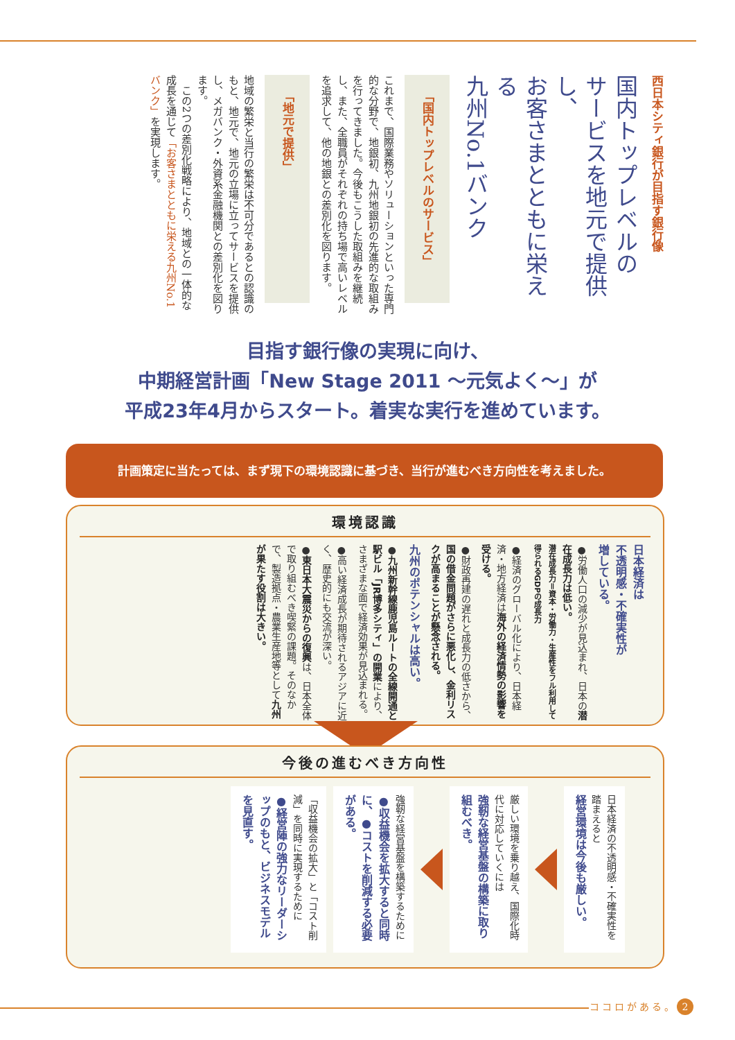西日本シティ銀行が目指す銀行像
国内トップレベルの
サービスを地元で提供し、
お客さまとともに栄える
九州No.1バンク
「国内トップレベルのサービス」
これまで、国際業務やソリューションといった専門的な分野で、地銀初、九州地銀初の先進的な取組みを行ってきました。今後もこうした取組みを継続し、また、全職員がそれぞれの持ち場で高いレベルを追求して、他の地銀との差別化を図ります。
「地元で提供」
地域の繁栄と当行の繁栄は不可分であるとの認識のもと、地元で、地元の立場に立ってサービスを提供し、メガバンク・外資系金融機関との差別化を図ります。
　この2つの差別化戦略により、地域との一体的な成長を通じて「お客さまとともに栄える九州No.1バンク」を実現します。
目指す銀行像の実現に向け、
中期経営計画「New Stage 2011 ～元気よく～」が
平成23年4月からスタート。着実な実行を進めています。
計画策定に当たっては、まず現下の環境認識に基づき、当行が進むべき方向性を考えました。
環境認識
日本経済は
不透明感・不確実性が
増している。
●労働人口の減少が見込まれ、日本の潜在成長力は低い。
潜在成長力＝資本・労働力・生産性をフル利用して得られるGDPの成長力
●経済のグローバル化により、日本経済・地方経済は海外の経済情勢の影響を受ける。
●財政再建の遅れと成長力の低さから、国の借金問題がさらに悪化し、金利リスクが高まることが懸念される。
九州のポテンシャルは高い。
●九州新幹線鹿児島ルートの全線開通と駅ビル「JR博多シティ」の開業により、さまざまな面で経済効果が見込まれる。
●高い経済成長が期待されるアジアに近く、歴史的にも交流が深い。
●東日本大震災からの復興は、日本全体で取り組むべき喫緊の課題。そのなかで、製造拠点・農業生産地等として九州が果たす役割は大きい。
今後の進むべき方向性
日本経済の不透明感・不確実性を踏まえると
経営環境は今後も厳しい。
厳しい環境を乗り越え、国際化時代に対応していくには
強靭な経営基盤の構築に取り組むべき。
強靭な経営基盤を構築するために
●収益機会を拡大すると同時に、●コストを削減する必要がある。
「収益機会の拡大」と「コスト削減」を同時に実現するために
●経営陣の強力なリーダーシップのもと、ビジネスモデルを見直す。
ココロがある。 2